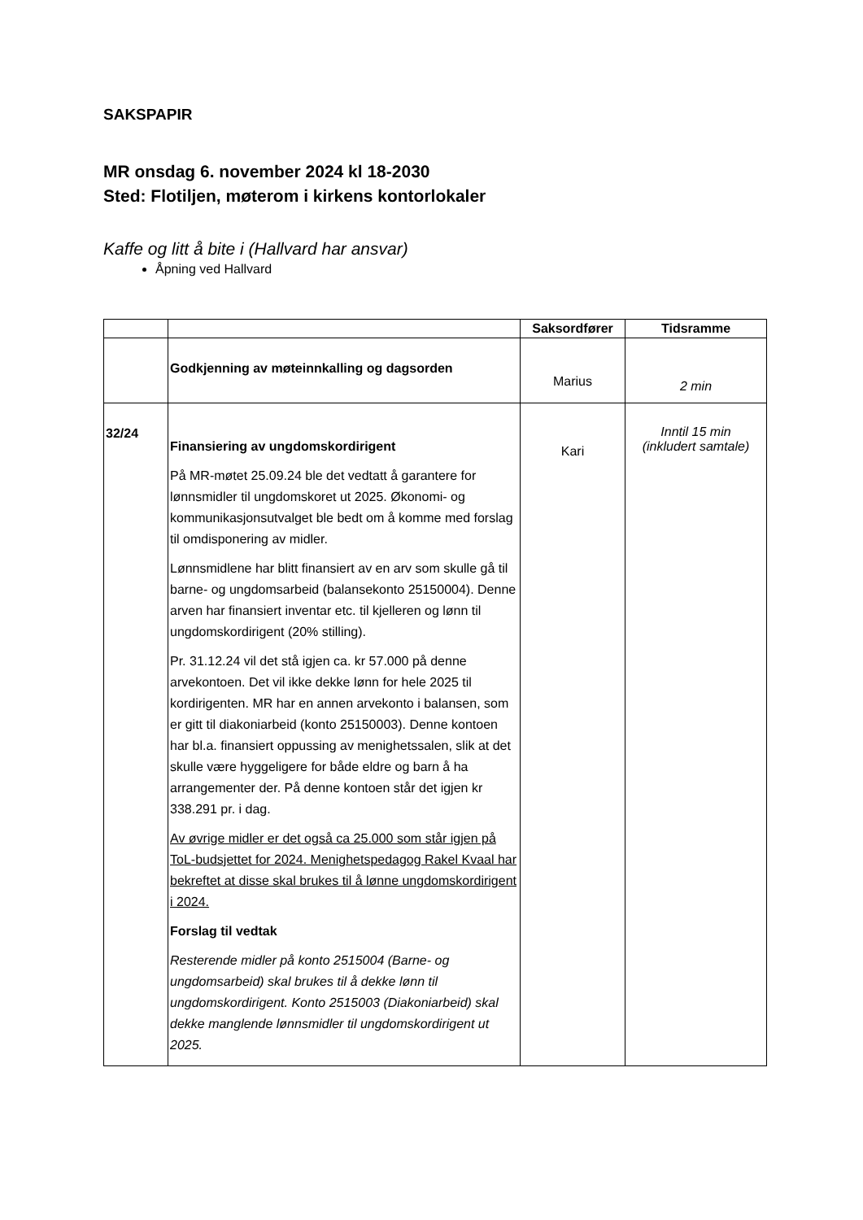SAKSPAPIR
MR onsdag 6. november 2024 kl 18-2030
Sted: Flotiljen, møterom i kirkens kontorlokaler
Kaffe og litt å bite i (Hallvard har ansvar)
Åpning ved Hallvard
| | | Saksordfører | Tidsramme |
| --- | --- | --- | --- |
| | Godkjenning av møteinnkalling og dagsorden | Marius | 2 min |
| 32/24 | Finansiering av ungdomskordirigent På MR-møtet 25.09.24 ble det vedtatt å garantere for lønnsmidler til ungdomskoret ut 2025. Økonomi- og kommunikasjonsutvalget ble bedt om å komme med forslag til omdisponering av midler. Lønnsmidlene har blitt finansiert av en arv som skulle gå til barne- og ungdomsarbeid (balansekonto 25150004). Denne arven har finansiert inventar etc. til kjelleren og lønn til ungdomskordirigent (20% stilling). Pr. 31.12.24 vil det stå igjen ca. kr 57.000 på denne arvekontoen. Det vil ikke dekke lønn for hele 2025 til kordirigenten. MR har en annen arvekonto i balansen, som er gitt til diakoniarbeid (konto 25150003). Denne kontoen har bl.a. finansiert oppussing av menighetssalen, slik at det skulle være hyggeligere for både eldre og barn å ha arrangementer der. På denne kontoen står det igjen kr 338.291 pr. i dag. Av øvrige midler er det også ca 25.000 som står igjen på ToL-budsjettet for 2024. Menighetspedagog Rakel Kvaal har bekreftet at disse skal brukes til å lønne ungdomskordirigent i 2024. Forslag til vedtak Resterende midler på konto 2515004 (Barne- og ungdomsarbeid) skal brukes til å dekke lønn til ungdomskordirigent. Konto 2515003 (Diakoniarbeid) skal dekke manglende lønnsmidler til ungdomskordirigent ut 2025. | Kari | Inntil 15 min (inkludert samtale) |